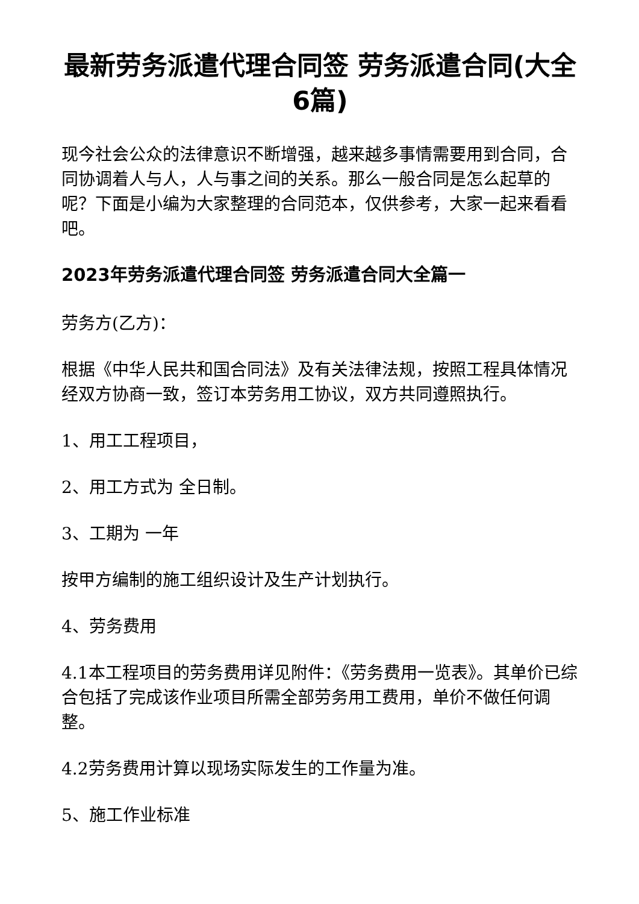最新劳务派遣代理合同签 劳务派遣合同(大全6篇)
现今社会公众的法律意识不断增强，越来越多事情需要用到合同，合同协调着人与人，人与事之间的关系。那么一般合同是怎么起草的呢？下面是小编为大家整理的合同范本，仅供参考，大家一起来看看吧。
2023年劳务派遣代理合同签 劳务派遣合同大全篇一
劳务方(乙方)：
根据《中华人民共和国合同法》及有关法律法规，按照工程具体情况经双方协商一致，签订本劳务用工协议，双方共同遵照执行。
1、用工工程项目，
2、用工方式为 全日制。
3、工期为 一年
按甲方编制的施工组织设计及生产计划执行。
4、劳务费用
4.1本工程项目的劳务费用详见附件：《劳务费用一览表》。其单价已综合包括了完成该作业项目所需全部劳务用工费用，单价不做任何调整。
4.2劳务费用计算以现场实际发生的工作量为准。
5、施工作业标准